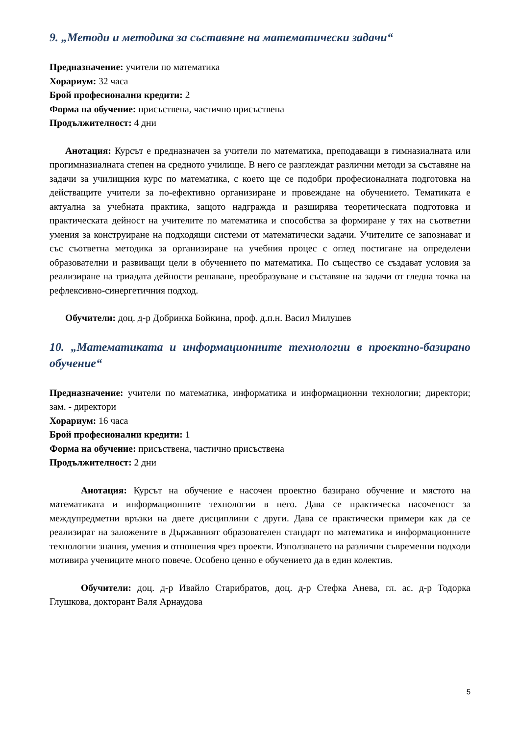9. „Методи и методика за съставяне на математически задачи“
Предназначение: учители по математика
Хорариум: 32 часа
Брой професионални кредити: 2
Форма на обучение: присъствена, частично присъствена
Продължителност: 4 дни
Анотация: Курсът е предназначен за учители по математика, преподаващи в гимназиалната или прогимназиалната степен на средното училище. В него се разглеждат различни методи за съставяне на задачи за училищния курс по математика, с което ще се подобри професионалната подготовка на действащите учители за по-ефективно организиране и провеждане на обучението. Тематиката е актуална за учебната практика, защото надгражда и разширява теоретическата подготовка и практическата дейност на учителите по математика и способства за формиране у тях на съответни умения за конструиране на подходящи системи от математически задачи. Учителите се запознават и със съответна методика за организиране на учебния процес с оглед постигане на определени образователни и развиващи цели в обучението по математика. По същество се създават условия за реализиране на триадата дейности решаване, преобразуване и съставяне на задачи от гледна точка на рефлексивно-синергетичния подход.
Обучители: доц. д-р Добринка Бойкина, проф. д.п.н. Васил Милушев
10. „Математиката и информационните технологии в проектно-базирано обучение“
Предназначение: учители по математика, информатика и информационни технологии; директори; зам. - директори
Хорариум: 16 часа
Брой професионални кредити: 1
Форма на обучение: присъствена, частично присъствена
Продължителност: 2 дни
Анотация: Курсът на обучение е насочен проектно базирано обучение и мястото на математиката и информационните технологии в него. Дава се практическа насоченост за междупредметни връзки на двете дисциплини с други. Дава се практически примери как да се реализират на заложените в Държавният образователен стандарт по математика и информационните технологии знания, умения и отношения чрез проекти. Използването на различни съвременни подходи мотивира учениците много повече. Особено ценно е обучението да в един колектив.
Обучители: доц. д-р Ивайло Старибратов, доц. д-р Стефка Анева, гл. ас. д-р Тодорка Глушкова, докторант Валя Арнаудова
5